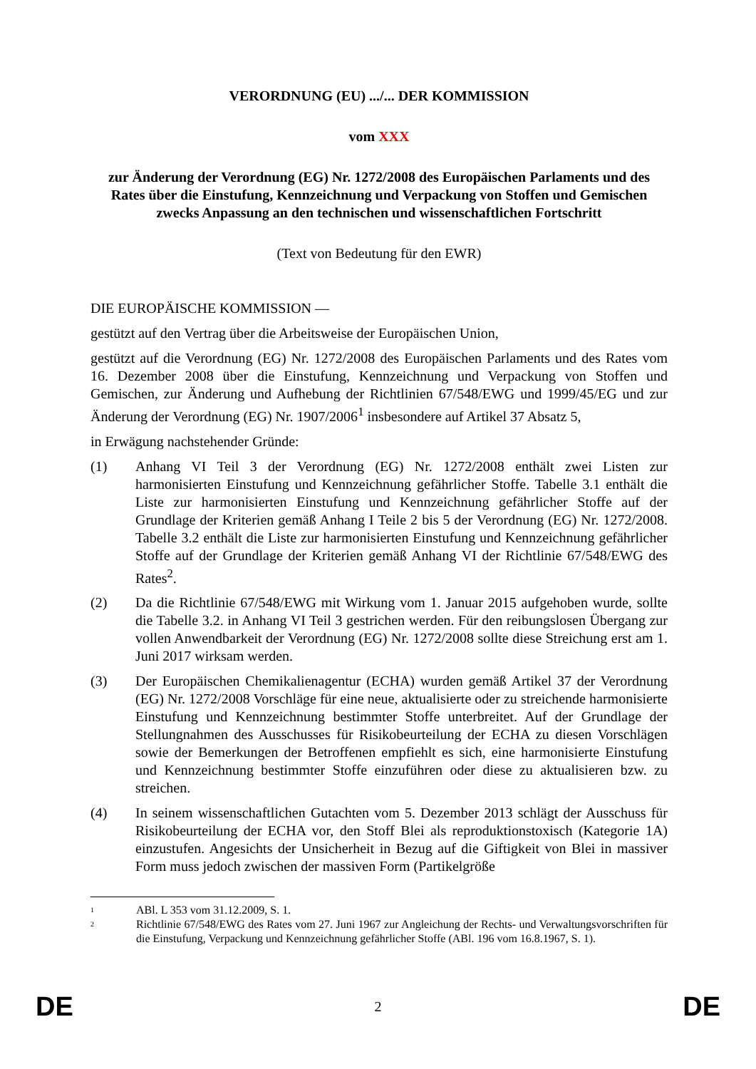VERORDNUNG (EU) .../... DER KOMMISSION
vom XXX
zur Änderung der Verordnung (EG) Nr. 1272/2008 des Europäischen Parlaments und des Rates über die Einstufung, Kennzeichnung und Verpackung von Stoffen und Gemischen zwecks Anpassung an den technischen und wissenschaftlichen Fortschritt
(Text von Bedeutung für den EWR)
DIE EUROPÄISCHE KOMMISSION —
gestützt auf den Vertrag über die Arbeitsweise der Europäischen Union,
gestützt auf die Verordnung (EG) Nr. 1272/2008 des Europäischen Parlaments und des Rates vom 16. Dezember 2008 über die Einstufung, Kennzeichnung und Verpackung von Stoffen und Gemischen, zur Änderung und Aufhebung der Richtlinien 67/548/EWG und 1999/45/EG und zur Änderung der Verordnung (EG) Nr. 1907/2006<sup>1</sup> insbesondere auf Artikel 37 Absatz 5,
in Erwägung nachstehender Gründe:
(1) Anhang VI Teil 3 der Verordnung (EG) Nr. 1272/2008 enthält zwei Listen zur harmonisierten Einstufung und Kennzeichnung gefährlicher Stoffe. Tabelle 3.1 enthält die Liste zur harmonisierten Einstufung und Kennzeichnung gefährlicher Stoffe auf der Grundlage der Kriterien gemäß Anhang I Teile 2 bis 5 der Verordnung (EG) Nr. 1272/2008. Tabelle 3.2 enthält die Liste zur harmonisierten Einstufung und Kennzeichnung gefährlicher Stoffe auf der Grundlage der Kriterien gemäß Anhang VI der Richtlinie 67/548/EWG des Rates<sup>2</sup>.
(2) Da die Richtlinie 67/548/EWG mit Wirkung vom 1. Januar 2015 aufgehoben wurde, sollte die Tabelle 3.2. in Anhang VI Teil 3 gestrichen werden. Für den reibungslosen Übergang zur vollen Anwendbarkeit der Verordnung (EG) Nr. 1272/2008 sollte diese Streichung erst am 1. Juni 2017 wirksam werden.
(3) Der Europäischen Chemikalienagentur (ECHA) wurden gemäß Artikel 37 der Verordnung (EG) Nr. 1272/2008 Vorschläge für eine neue, aktualisierte oder zu streichende harmonisierte Einstufung und Kennzeichnung bestimmter Stoffe unterbreitet. Auf der Grundlage der Stellungnahmen des Ausschusses für Risikobeurteilung der ECHA zu diesen Vorschlägen sowie der Bemerkungen der Betroffenen empfiehlt es sich, eine harmonisierte Einstufung und Kennzeichnung bestimmter Stoffe einzuführen oder diese zu aktualisieren bzw. zu streichen.
(4) In seinem wissenschaftlichen Gutachten vom 5. Dezember 2013 schlägt der Ausschuss für Risikobeurteilung der ECHA vor, den Stoff Blei als reproduktionstoxisch (Kategorie 1A) einzustufen. Angesichts der Unsicherheit in Bezug auf die Giftigkeit von Blei in massiver Form muss jedoch zwischen der massiven Form (Partikelgröße
<sup>1</sup>
ABl. L 353 vom 31.12.2009, S. 1.
<sup>2</sup>
Richtlinie 67/548/EWG des Rates vom 27. Juni 1967 zur Angleichung der Rechts- und Verwaltungsvorschriften für die Einstufung, Verpackung und Kennzeichnung gefährlicher Stoffe (ABl. 196 vom 16.8.1967, S. 1).
DE 2 DE